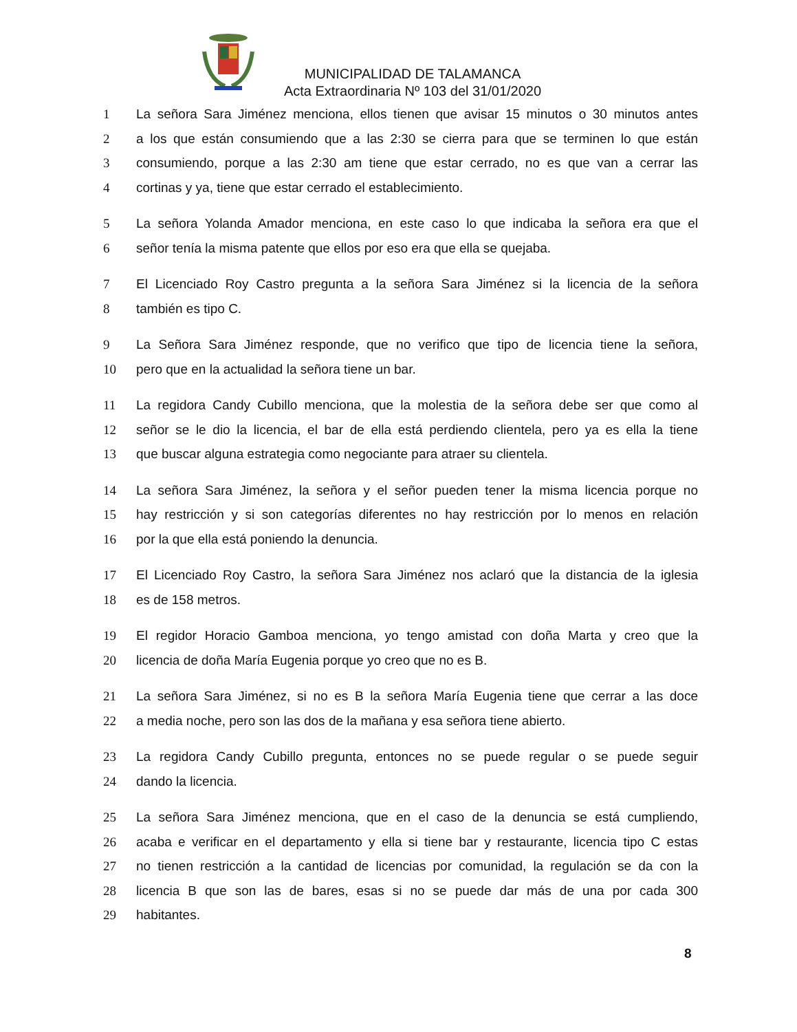MUNICIPALIDAD DE TALAMANCA
Acta Extraordinaria Nº 103 del 31/01/2020
1 La señora Sara Jiménez menciona, ellos tienen que avisar 15 minutos o 30 minutos antes
2 a los que están consumiendo que a las 2:30 se cierra para que se terminen lo que están
3 consumiendo, porque a las 2:30 am tiene que estar cerrado, no es que van a cerrar las
4 cortinas y ya, tiene que estar cerrado el establecimiento.
5 La señora Yolanda Amador menciona, en este caso lo que indicaba la señora era que el
6 señor tenía la misma patente que ellos por eso era que ella se quejaba.
7 El Licenciado Roy Castro pregunta a la señora Sara Jiménez si la licencia de la señora
8 también es tipo C.
9 La Señora Sara Jiménez responde, que no verifico que tipo de licencia tiene la señora,
10 pero que en la actualidad la señora tiene un bar.
11 La regidora Candy Cubillo menciona, que la molestia de la señora debe ser que como al
12 señor se le dio la licencia, el bar de ella está perdiendo clientela, pero ya es ella la tiene
13 que buscar alguna estrategia como negociante para atraer su clientela.
14 La señora Sara Jiménez, la señora y el señor pueden tener la misma licencia porque no
15 hay restricción y si son categorías diferentes no hay restricción por lo menos en relación
16 por la que ella está poniendo la denuncia.
17 El Licenciado Roy Castro, la señora Sara Jiménez nos aclaró que la distancia de la iglesia
18 es de 158 metros.
19 El regidor Horacio Gamboa menciona, yo tengo amistad con doña Marta y creo que la
20 licencia de doña María Eugenia porque yo creo que no es B.
21 La señora Sara Jiménez, si no es B la señora María Eugenia tiene que cerrar a las doce
22 a media noche, pero son las dos de la mañana y esa señora tiene abierto.
23 La regidora Candy Cubillo pregunta, entonces no se puede regular o se puede seguir
24 dando la licencia.
25 La señora Sara Jiménez menciona, que en el caso de la denuncia se está cumpliendo,
26 acaba e verificar en el departamento y ella si tiene bar y restaurante, licencia tipo C estas
27 no tienen restricción a la cantidad de licencias por comunidad, la regulación se da con la
28 licencia B que son las de bares, esas si no se puede dar más de una por cada 300
29 habitantes.
8